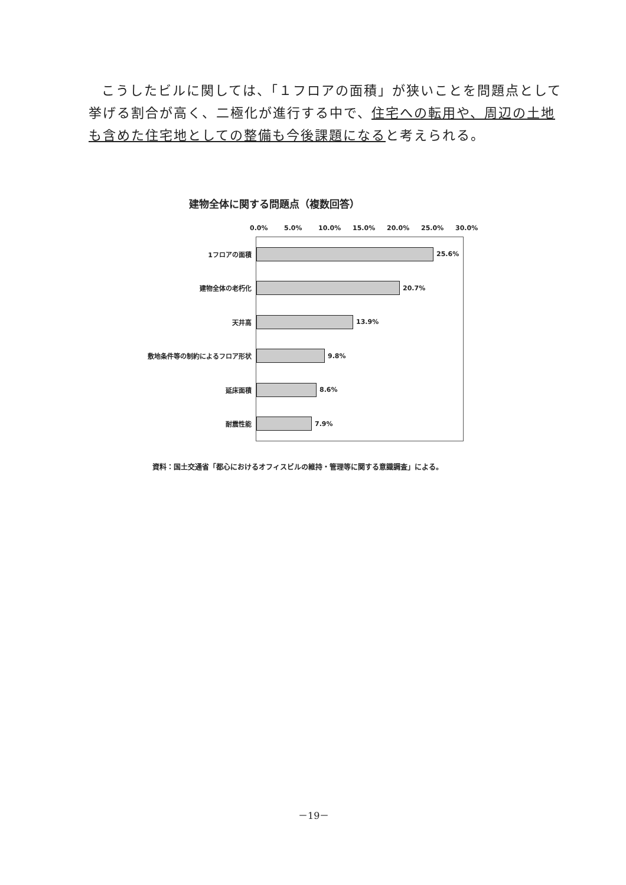こうしたビルに関しては、「１フロアの面積」が狭いことを問題点として挙げる割合が高く、二極化が進行する中で、住宅への転用や、周辺の土地も含めた住宅地としての整備も今後課題になると考えられる。
建物全体に関する問題点（複数回答）
0.0% 5.0% 10.0% 15.0% 20.0% 25.0% 30.0%
1フロアの面積
25.6%
建物全体の老朽化
20.7%
天井高
13.9%
敷地条件等の制約によるフロア形状
9.8%
延床面積
8.6%
耐震性能
7.9%
資料：国土交通省「都心におけるオフィスビルの維持・管理等に関する意識調査」による。
－19－